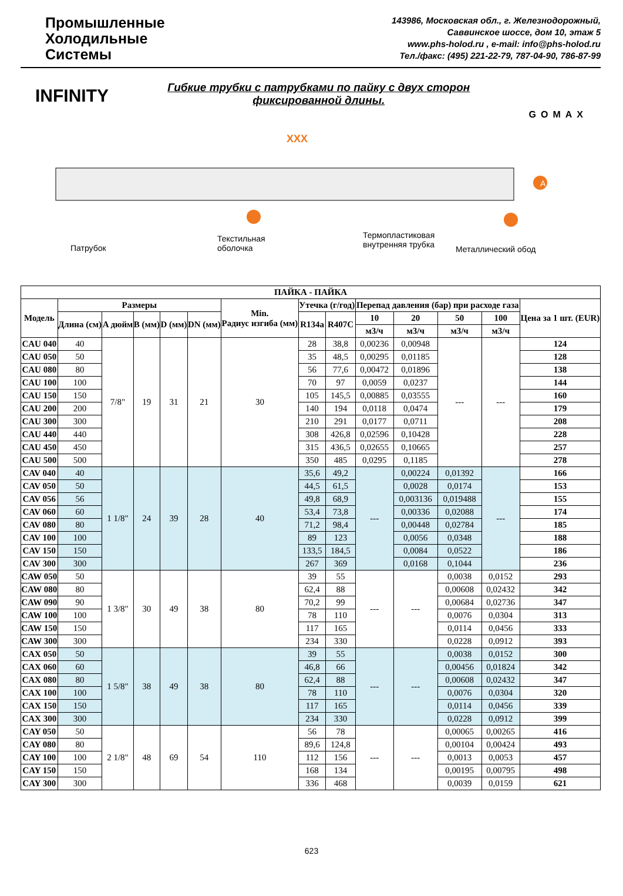Промышленные
Холодильные
Системы
143986, Московская обл., г. Железнодорожный,
Саввинское шоссе, дом 10, этаж 5
www.phs-holod.ru , e-mail: info@phs-holod.ru
Тел./факс: (495) 221-22-79, 787-04-90, 786-87-99
INFINITY
Гибкие трубки с патрубками по пайку с двух сторон
фиксированной длины.
GOMAX
XXX
A
Патрубок
Текстильная
оболочка
Термопластиковая
внутренняя трубка
Металлический обод
| ПАЙКА - ПАЙКА | | | | | | | | | | | | | |
| --- | --- | --- | --- | --- | --- | --- | --- | --- | --- | --- | --- | --- | --- |
| Модель | Размеры | | | | | Min. Радиус изгиба (мм) | Утечка (г/год) | | Перепад давления (бар) при расходе газа | | | | Цена за 1 шт. (EUR) |
| | Длина (см) | A дюйм | B (мм) | D (мм) | DN (мм) | | R134a | R407C | 10 | 20 | 50 | 100 | |
| | | | | | | | | | м3/ч | м3/ч | м3/ч | м3/ч | |
| CAU 040 | 40 | 7/8" | 19 | 31 | 21 | 30 | 28 | 38,8 | 0,00236 | 0,00948 | --- | --- | 124 |
| CAU 050 | 50 | | | | | | 35 | 48,5 | 0,00295 | 0,01185 | | | 128 |
| CAU 080 | 80 | | | | | | 56 | 77,6 | 0,00472 | 0,01896 | | | 138 |
| CAU 100 | 100 | | | | | | 70 | 97 | 0,0059 | 0,0237 | | | 144 |
| CAU 150 | 150 | | | | | | 105 | 145,5 | 0,00885 | 0,03555 | | | 160 |
| CAU 200 | 200 | | | | | | 140 | 194 | 0,0118 | 0,0474 | | | 179 |
| CAU 300 | 300 | | | | | | 210 | 291 | 0,0177 | 0,0711 | | | 208 |
| CAU 440 | 440 | | | | | | 308 | 426,8 | 0,02596 | 0,10428 | | | 228 |
| CAU 450 | 450 | | | | | | 315 | 436,5 | 0,02655 | 0,10665 | | | 257 |
| CAU 500 | 500 | | | | | | 350 | 485 | 0,0295 | 0,1185 | | | 278 |
| CAV 040 | 40 | 1 1/8" | 24 | 39 | 28 | 40 | 35,6 | 49,2 | --- | 0,00224 | 0,01392 | --- | 166 |
| CAV 050 | 50 | | | | | | 44,5 | 61,5 | | 0,0028 | 0,0174 | | 153 |
| CAV 056 | 56 | | | | | | 49,8 | 68,9 | | 0,003136 | 0,019488 | | 155 |
| CAV 060 | 60 | | | | | | 53,4 | 73,8 | | 0,00336 | 0,02088 | | 174 |
| CAV 080 | 80 | | | | | | 71,2 | 98,4 | | 0,00448 | 0,02784 | | 185 |
| CAV 100 | 100 | | | | | | 89 | 123 | | 0,0056 | 0,0348 | | 188 |
| CAV 150 | 150 | | | | | | 133,5 | 184,5 | | 0,0084 | 0,0522 | | 186 |
| CAV 300 | 300 | | | | | | 267 | 369 | | 0,0168 | 0,1044 | | 236 |
| CAW 050 | 50 | 1 3/8" | 30 | 49 | 38 | 80 | 39 | 55 | --- | --- | 0,0038 | 0,0152 | 293 |
| CAW 080 | 80 | | | | | | 62,4 | 88 | | | 0,00608 | 0,02432 | 342 |
| CAW 090 | 90 | | | | | | 70,2 | 99 | | | 0,00684 | 0,02736 | 347 |
| CAW 100 | 100 | | | | | | 78 | 110 | | | 0,0076 | 0,0304 | 313 |
| CAW 150 | 150 | | | | | | 117 | 165 | | | 0,0114 | 0,0456 | 333 |
| CAW 300 | 300 | | | | | | 234 | 330 | | | 0,0228 | 0,0912 | 393 |
| CAX 050 | 50 | 1 5/8" | 38 | 49 | 38 | 80 | 39 | 55 | --- | --- | 0,0038 | 0,0152 | 300 |
| CAX 060 | 60 | | | | | | 46,8 | 66 | | | 0,00456 | 0,01824 | 342 |
| CAX 080 | 80 | | | | | | 62,4 | 88 | | | 0,00608 | 0,02432 | 347 |
| CAX 100 | 100 | | | | | | 78 | 110 | | | 0,0076 | 0,0304 | 320 |
| CAX 150 | 150 | | | | | | 117 | 165 | | | 0,0114 | 0,0456 | 339 |
| CAX 300 | 300 | | | | | | 234 | 330 | | | 0,0228 | 0,0912 | 399 |
| CAY 050 | 50 | 2 1/8" | 48 | 69 | 54 | 110 | 56 | 78 | --- | --- | 0,00065 | 0,00265 | 416 |
| CAY 080 | 80 | | | | | | 89,6 | 124,8 | | | 0,00104 | 0,00424 | 493 |
| CAY 100 | 100 | | | | | | 112 | 156 | | | 0,0013 | 0,0053 | 457 |
| CAY 150 | 150 | | | | | | 168 | 134 | | | 0,00195 | 0,00795 | 498 |
| CAY 300 | 300 | | | | | | 336 | 468 | | | 0,0039 | 0,0159 | 621 |
623